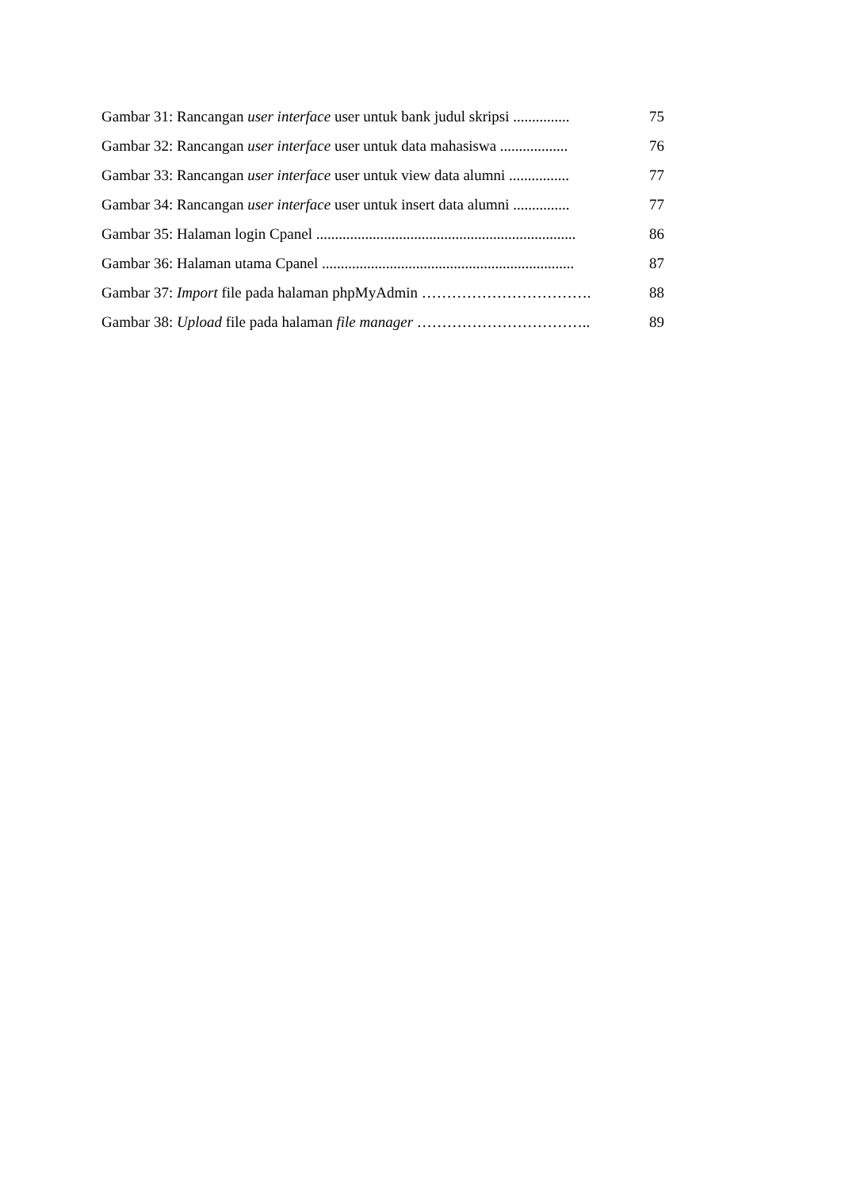Gambar 31: Rancangan user interface user untuk bank judul skripsi ............... 75
Gambar 32: Rancangan user interface user untuk data mahasiswa .................. 76
Gambar 33: Rancangan user interface user untuk view data alumni ................ 77
Gambar 34: Rancangan user interface user untuk insert data alumni ............... 77
Gambar 35: Halaman login Cpanel ..................................................................... 86
Gambar 36: Halaman utama Cpanel ................................................................... 87
Gambar 37: Import file pada halaman phpMyAdmin ……………………………. 88
Gambar 38: Upload file pada halaman file manager …………………………….. 89